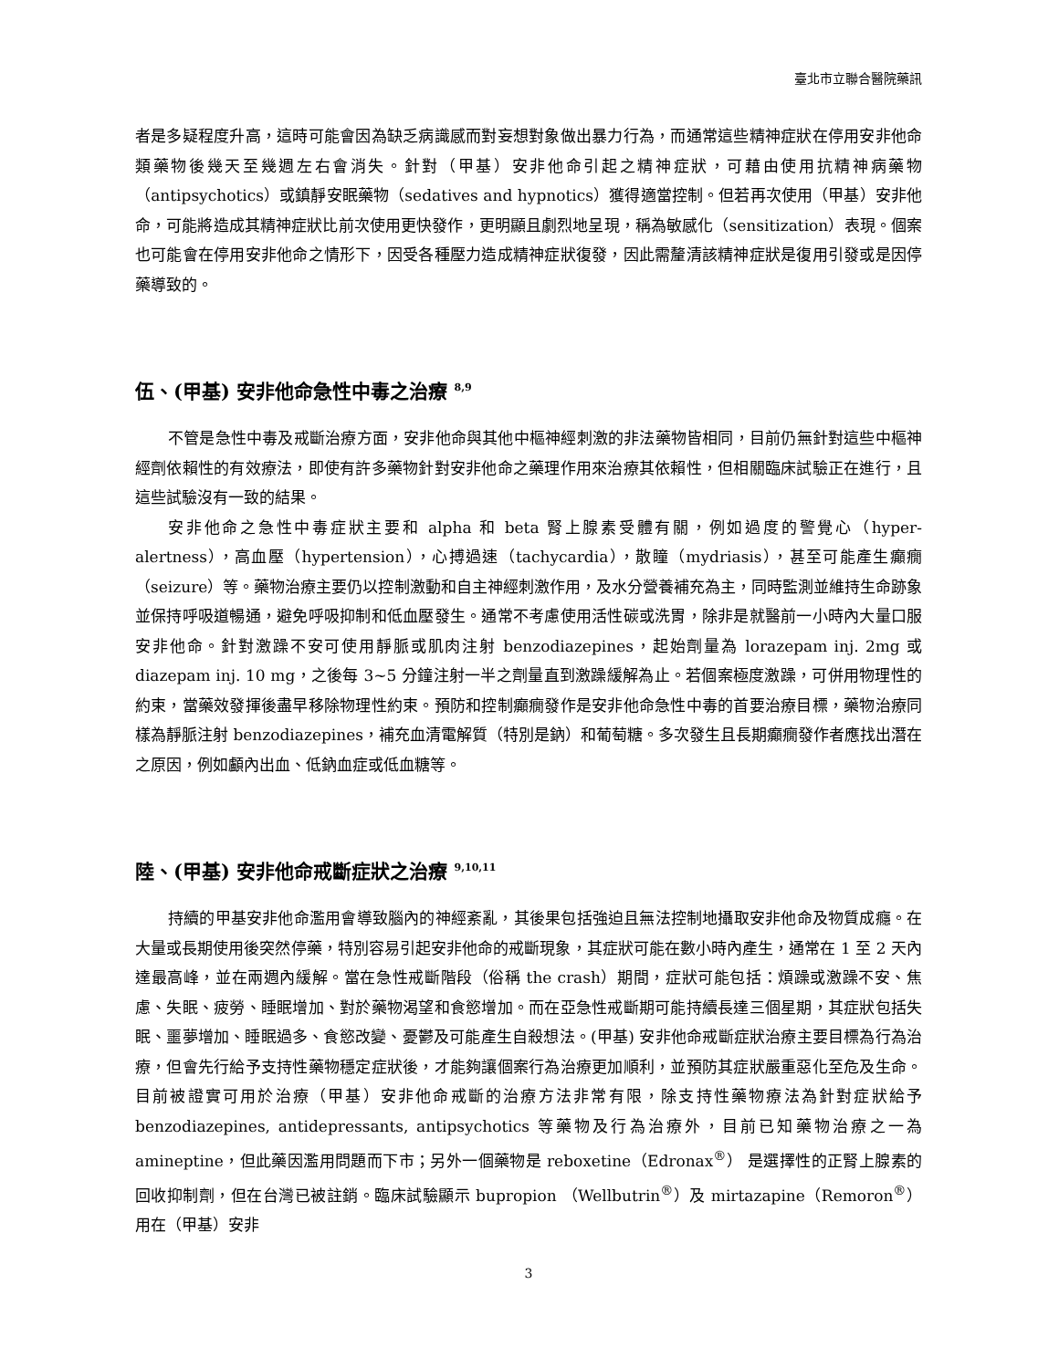臺北市立聯合醫院藥訊
者是多疑程度升高，這時可能會因為缺乏病識感而對妄想對象做出暴力行為，而通常這些精神症狀在停用安非他命類藥物後幾天至幾週左右會消失。針對（甲基）安非他命引起之精神症狀，可藉由使用抗精神病藥物（antipsychotics）或鎮靜安眠藥物（sedatives and hypnotics）獲得適當控制。但若再次使用（甲基）安非他命，可能將造成其精神症狀比前次使用更快發作，更明顯且劇烈地呈現，稱為敏感化（sensitization）表現。個案也可能會在停用安非他命之情形下，因受各種壓力造成精神症狀復發，因此需釐清該精神症狀是復用引發或是因停藥導致的。
伍、(甲基) 安非他命急性中毒之治療 <sup>8,9</sup>
不管是急性中毒及戒斷治療方面，安非他命與其他中樞神經刺激的非法藥物皆相同，目前仍無針對這些中樞神經劑依賴性的有效療法，即使有許多藥物針對安非他命之藥理作用來治療其依賴性，但相關臨床試驗正在進行，且這些試驗沒有一致的結果。
安非他命之急性中毒症狀主要和 alpha 和 beta 腎上腺素受體有關，例如過度的警覺心（hyper-alertness），高血壓（hypertension），心搏過速（tachycardia），散瞳（mydriasis），甚至可能產生癲癇（seizure）等。藥物治療主要仍以控制激動和自主神經刺激作用，及水分營養補充為主，同時監測並維持生命跡象並保持呼吸道暢通，避免呼吸抑制和低血壓發生。通常不考慮使用活性碳或洗胃，除非是就醫前一小時內大量口服安非他命。針對激躁不安可使用靜脈或肌肉注射 benzodiazepines，起始劑量為 lorazepam inj. 2mg 或 diazepam inj. 10 mg，之後每 3~5 分鐘注射一半之劑量直到激躁緩解為止。若個案極度激躁，可併用物理性的約束，當藥效發揮後盡早移除物理性約束。預防和控制癲癇發作是安非他命急性中毒的首要治療目標，藥物治療同樣為靜脈注射 benzodiazepines，補充血清電解質（特別是鈉）和葡萄糖。多次發生且長期癲癇發作者應找出潛在之原因，例如顱內出血、低鈉血症或低血糖等。
陸、(甲基) 安非他命戒斷症狀之治療 <sup>9,10,11</sup>
持續的甲基安非他命濫用會導致腦內的神經紊亂，其後果包括強迫且無法控制地攝取安非他命及物質成癮。在大量或長期使用後突然停藥，特別容易引起安非他命的戒斷現象，其症狀可能在數小時內產生，通常在 1 至 2 天內達最高峰，並在兩週內緩解。當在急性戒斷階段（俗稱 the crash）期間，症狀可能包括：煩躁或激躁不安、焦慮、失眠、疲勞、睡眠增加、對於藥物渴望和食慾增加。而在亞急性戒斷期可能持續長達三個星期，其症狀包括失眠、噩夢增加、睡眠過多、食慾改變、憂鬱及可能產生自殺想法。(甲基) 安非他命戒斷症狀治療主要目標為行為治療，但會先行給予支持性藥物穩定症狀後，才能夠讓個案行為治療更加順利，並預防其症狀嚴重惡化至危及生命。目前被證實可用於治療（甲基）安非他命戒斷的治療方法非常有限，除支持性藥物療法為針對症狀給予 benzodiazepines, antidepressants, antipsychotics 等藥物及行為治療外，目前已知藥物治療之一為 amineptine，但此藥因濫用問題而下市；另外一個藥物是 reboxetine（Edronax<sup>®</sup>） 是選擇性的正腎上腺素的回收抑制劑，但在台灣已被註銷。臨床試驗顯示 bupropion （Wellbutrin<sup>®</sup>）及 mirtazapine（Remoron<sup>®</sup>）用在（甲基）安非
3